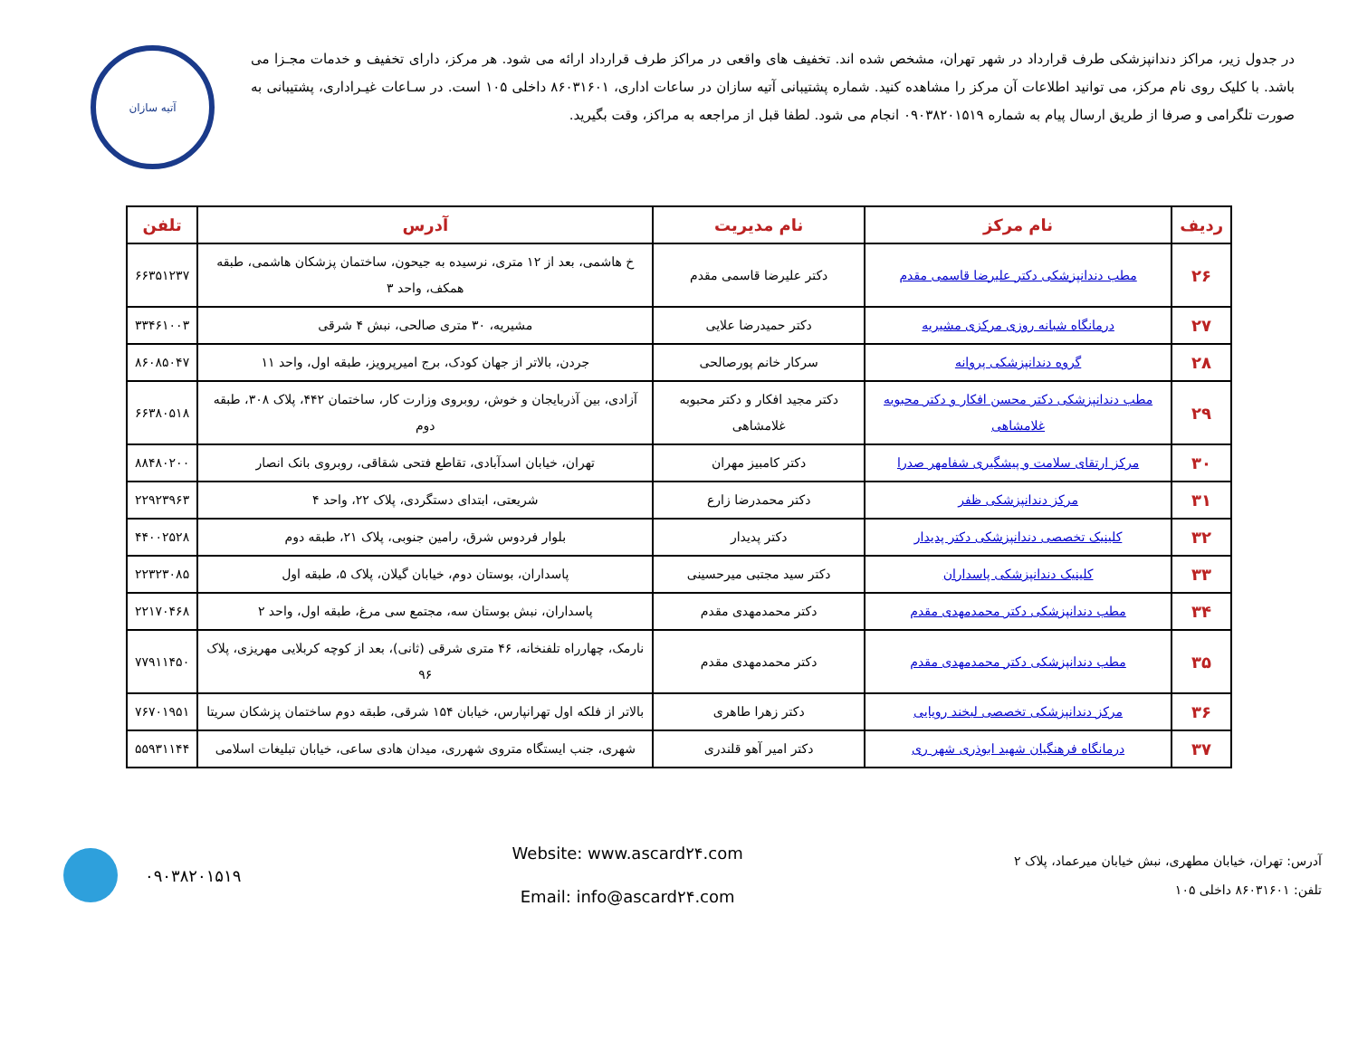در جدول زیر، مراکز دندانپزشکی طرف قرارداد در شهر تهران، مشخص شده اند. تخفیف های واقعی در مراکز طرف قرارداد ارائه می شود. هر مرکز، دارای تخفیف و خدمات مجـزا می باشد. با کلیک روی نام مرکز، می توانید اطلاعات آن مرکز را مشاهده کنید. شماره پشتیبانی آتیه سازان در ساعات اداری، ۸۶۰۳۱۶۰۱ داخلی ۱۰۵ است. در سـاعات غیـراداری، پشتیبانی به صورت تلگرامی و صرفا از طریق ارسال پیام به شماره ۰۹۰۳۸۲۰۱۵۱۹ انجام می شود. لطفا قبل از مراجعه به مراکز، وقت بگیرید.
آتیه سازان
| ردیف | نام مرکز | نام مدیریت | آدرس | تلفن |
| --- | --- | --- | --- | --- |
| ۲۶ | مطب دندانپزشکی دکتر علیرضا قاسمی مقدم | دکتر علیرضا قاسمی مقدم | خ هاشمی، بعد از ۱۲ متری، نرسیده به جیحون، ساختمان پزشکان هاشمی، طبقه همکف، واحد ۳ | ۶۶۳۵۱۲۳۷ |
| ۲۷ | درمانگاه شبانه روزی مرکزی مشیریه | دکتر حمیدرضا علایی | مشیریه، ۳۰ متری صالحی، نبش ۴ شرقی | ۳۳۴۶۱۰۰۳ |
| ۲۸ | گروه دندانپزشکی پروانه | سرکار خانم پورصالحی | جردن، بالاتر از جهان کودک، برج امیرپرویز، طبقه اول، واحد ۱۱ | ۸۶۰۸۵۰۴۷ |
| ۲۹ | مطب دندانپزشکی دکتر محسن افکار و دکتر محبوبه غلامشاهی | دکتر مجید افکار و دکتر محبوبه غلامشاهی | آزادی، بین آذربایجان و خوش، روبروی وزارت کار، ساختمان ۴۴۲، پلاک ۳۰۸، طبقه دوم | ۶۶۳۸۰۵۱۸ |
| ۳۰ | مرکز ارتقای سلامت و پیشگیری شفامهر صدرا | دکتر کامبیز مهران | تهران، خیابان اسدآبادی، تقاطع فتحی شقاقی، روبروی بانک انصار | ۸۸۴۸۰۲۰۰ |
| ۳۱ | مرکز دندانپزشکی ظفر | دکتر محمدرضا زارع | شریعتی، ابتدای دستگردی، پلاک ۲۲، واحد ۴ | ۲۲۹۲۳۹۶۳ |
| ۳۲ | کلینیک تخصصی دندانپزشکی دکتر پدیدار | دکتر پدیدار | بلوار فردوس شرق، رامین جنوبی، پلاک ۲۱، طبقه دوم | ۴۴۰۰۲۵۲۸ |
| ۳۳ | کلینیک دندانپزشکی پاسداران | دکتر سید مجتبی میرحسینی | پاسداران، بوستان دوم، خیابان گیلان، پلاک ۵، طبقه اول | ۲۲۳۲۳۰۸۵ |
| ۳۴ | مطب دندانپزشکی دکتر محمدمهدی مقدم | دکتر محمدمهدی مقدم | پاسداران، نبش بوستان سه، مجتمع سی مرغ، طبقه اول، واحد ۲ | ۲۲۱۷۰۴۶۸ |
| ۳۵ | مطب دندانپزشکی دکتر محمدمهدی مقدم | دکتر محمدمهدی مقدم | نارمک، چهارراه تلفنخانه، ۴۶ متری شرقی (ثانی)، بعد از کوچه کربلایی مهریزی، پلاک ۹۶ | ۷۷۹۱۱۴۵۰ |
| ۳۶ | مرکز دندانپزشکی تخصصی لبخند رویایی | دکتر زهرا طاهری | بالاتر از فلکه اول تهرانپارس، خیابان ۱۵۴ شرقی، طبقه دوم ساختمان پزشکان سریتا | ۷۶۷۰۱۹۵۱ |
| ۳۷ | درمانگاه فرهنگیان شهید ابوذری شهر ری | دکتر امیر آهو قلندری | شهری، جنب ایستگاه متروی شهرری، میدان هادی ساعی، خیابان تبلیغات اسلامی | ۵۵۹۳۱۱۴۴ |
آدرس: تهران، خیابان مطهری، نبش خیابان میرعماد، پلاک ۲
تلفن: ۸۶۰۳۱۶۰۱ داخلی ۱۰۵
Website: www.ascard۲۴.com
Email: info@ascard۲۴.com
۰۹۰۳۸۲۰۱۵۱۹